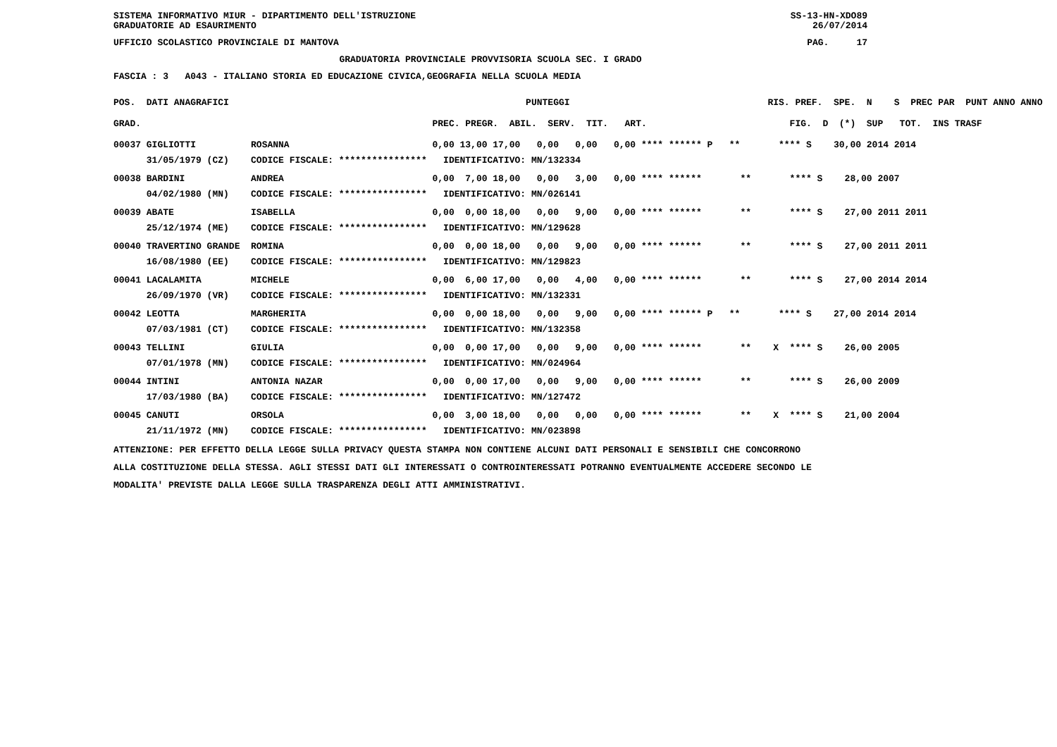SISTEMA INFORMATIVO MIUR - DIPARTIMENTO DELL'ISTRUZIONE SS-13-HN-XDO89
GRADUATORIE AD ESAURIMENTO 26/07/2014
UFFICIO SCOLASTICO PROVINCIALE DI MANTOVA PAG. 17
GRADUATORIA PROVINCIALE PROVVISORIA SCUOLA SEC. I GRADO
FASCIA : 3 A043 - ITALIANO STORIA ED EDUCAZIONE CIVICA,GEOGRAFIA NELLA SCUOLA MEDIA
| POS. DATI ANAGRAFICI | | PUNTEGGI | RIS. PREF. SPE. N S PREC PAR PUNT ANNO ANNO |
| --- | --- | --- | --- |
| GRAD. | | PREC. PREGR. ABIL. SERV. TIT. ART. | FIG. D (*) SUP TOT. INS TRASF |
| 00037 GIGLIOTTI | ROSANNA | 0,00 13,00 17,00 0,00 0,00 0,00 **** ****** P | ** **** S 30,00 2014 2014 |
| 31/05/1979 (CZ) | CODICE FISCALE: **************** | IDENTIFICATIVO: MN/132334 | |
| 00038 BARDINI | ANDREA | 0,00 7,00 18,00 0,00 3,00 0,00 **** ****** | ** **** S 28,00 2007 |
| 04/02/1980 (MN) | CODICE FISCALE: **************** | IDENTIFICATIVO: MN/026141 | |
| 00039 ABATE | ISABELLA | 0,00 0,00 18,00 0,00 9,00 0,00 **** ****** | ** **** S 27,00 2011 2011 |
| 25/12/1974 (ME) | CODICE FISCALE: **************** | IDENTIFICATIVO: MN/129628 | |
| 00040 TRAVERTINO GRANDE | ROMINA | 0,00 0,00 18,00 0,00 9,00 0,00 **** ****** | ** **** S 27,00 2011 2011 |
| 16/08/1980 (EE) | CODICE FISCALE: **************** | IDENTIFICATIVO: MN/129823 | |
| 00041 LACALAMITA | MICHELE | 0,00 6,00 17,00 0,00 4,00 0,00 **** ****** | ** **** S 27,00 2014 2014 |
| 26/09/1970 (VR) | CODICE FISCALE: **************** | IDENTIFICATIVO: MN/132331 | |
| 00042 LEOTTA | MARGHERITA | 0,00 0,00 18,00 0,00 9,00 0,00 **** ****** P | ** **** S 27,00 2014 2014 |
| 07/03/1981 (CT) | CODICE FISCALE: **************** | IDENTIFICATIVO: MN/132358 | |
| 00043 TELLINI | GIULIA | 0,00 0,00 17,00 0,00 9,00 0,00 **** ****** | ** X **** S 26,00 2005 |
| 07/01/1978 (MN) | CODICE FISCALE: **************** | IDENTIFICATIVO: MN/024964 | |
| 00044 INTINI | ANTONIA NAZAR | 0,00 0,00 17,00 0,00 9,00 0,00 **** ****** | ** **** S 26,00 2009 |
| 17/03/1980 (BA) | CODICE FISCALE: **************** | IDENTIFICATIVO: MN/127472 | |
| 00045 CANUTI | ORSOLA | 0,00 3,00 18,00 0,00 0,00 0,00 **** ****** | ** X **** S 21,00 2004 |
| 21/11/1972 (MN) | CODICE FISCALE: **************** | IDENTIFICATIVO: MN/023898 | |
ATTENZIONE: PER EFFETTO DELLA LEGGE SULLA PRIVACY QUESTA STAMPA NON CONTIENE ALCUNI DATI PERSONALI E SENSIBILI CHE CONCORRONO
ALLA COSTITUZIONE DELLA STESSA. AGLI STESSI DATI GLI INTERESSATI O CONTROINTERESSATI POTRANNO EVENTUALMENTE ACCEDERE SECONDO LE
MODALITA' PREVISTE DALLA LEGGE SULLA TRASPARENZA DEGLI ATTI AMMINISTRATIVI.